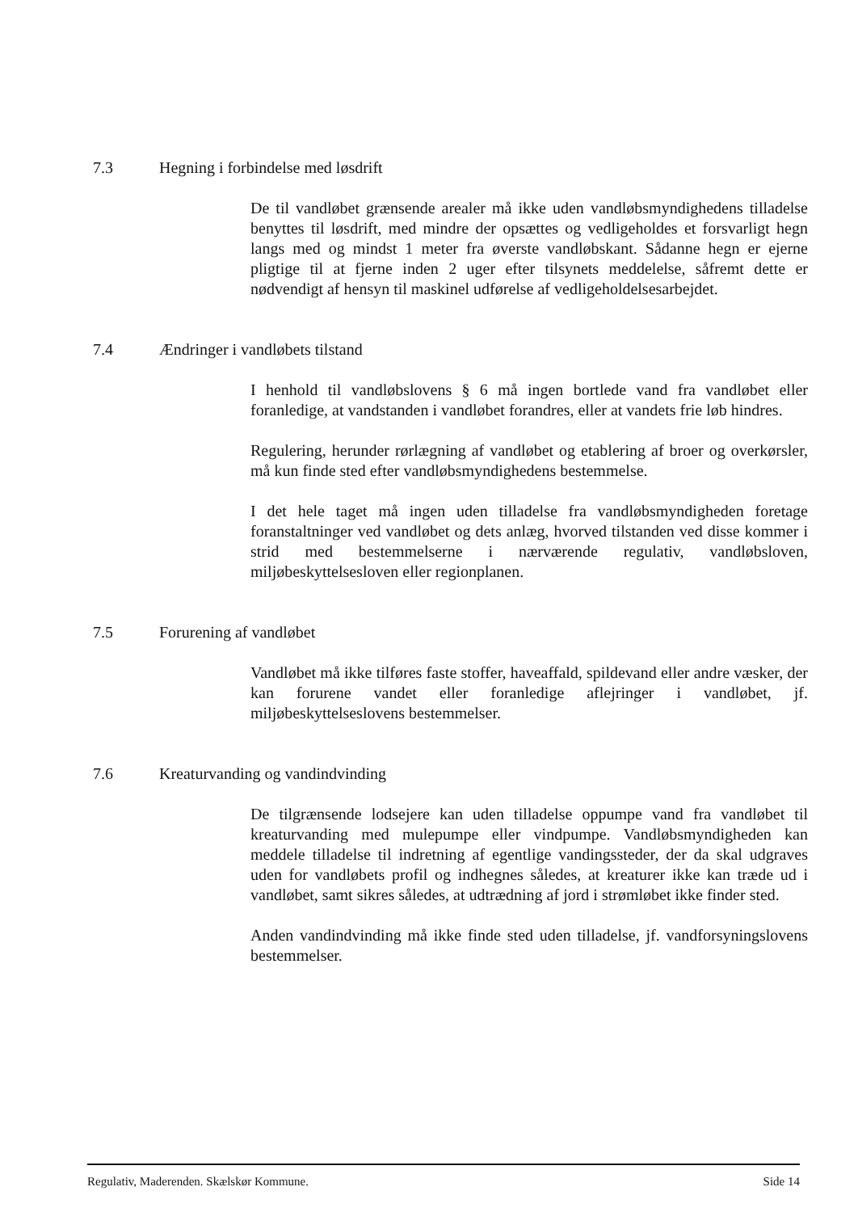7.3 Hegning i forbindelse med løsdrift
De til vandløbet grænsende arealer må ikke uden vandløbsmyndighedens tilladelse benyttes til løsdrift, med mindre der opsættes og vedligeholdes et forsvarligt hegn langs med og mindst 1 meter fra øverste vandløbskant. Sådanne hegn er ejerne pligtige til at fjerne inden 2 uger efter tilsynets meddelelse, såfremt dette er nødvendigt af hensyn til maskinel udførelse af vedligeholdelsesarbejdet.
7.4 Ændringer i vandløbets tilstand
I henhold til vandløbslovens § 6 må ingen bortlede vand fra vandløbet eller foranledige, at vandstanden i vandløbet forandres, eller at vandets frie løb hindres.
Regulering, herunder rørlægning af vandløbet og etablering af broer og overkørsler, må kun finde sted efter vandløbsmyndighedens bestemmelse.
I det hele taget må ingen uden tilladelse fra vandløbsmyndigheden foretage foranstaltninger ved vandløbet og dets anlæg, hvorved tilstanden ved disse kommer i strid med bestemmelserne i nærværende regulativ, vandløbsloven, miljøbeskyttelsesloven eller regionplanen.
7.5 Forurening af vandløbet
Vandløbet må ikke tilføres faste stoffer, haveaffald, spildevand eller andre væsker, der kan forurene vandet eller foranledige aflejringer i vandløbet, jf. miljøbeskyttelseslovens bestemmelser.
7.6 Kreaturvanding og vandindvinding
De tilgrænsende lodsejere kan uden tilladelse oppumpe vand fra vandløbet til kreaturvanding med mulepumpe eller vindpumpe. Vandløbsmyndigheden kan meddele tilladelse til indretning af egentlige vandingssteder, der da skal udgraves uden for vandløbets profil og indhegnes således, at kreaturer ikke kan træde ud i vandløbet, samt sikres således, at udtrædning af jord i strømløbet ikke finder sted.
Anden vandindvinding må ikke finde sted uden tilladelse, jf. vandforsyningslovens bestemmelser.
Regulativ, Maderenden. Skælskør Kommune. Side 14